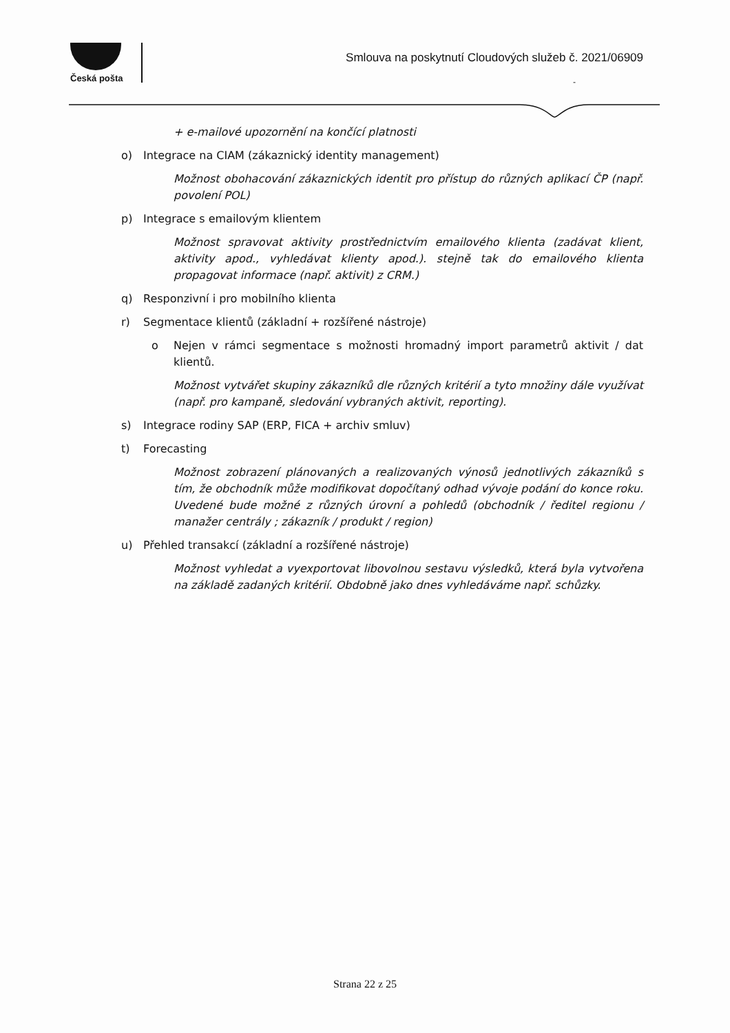Česká pošta
Smlouva na poskytnutí Cloudových služeb č. 2021/06909
-
+ e-mailové upozornění na končící platnosti
o) Integrace na CIAM (zákaznický identity management)
Možnost obohacování zákaznických identit pro přístup do různých aplikací ČP (např. povolení POL)
p) Integrace s emailovým klientem
Možnost spravovat aktivity prostřednictvím emailového klienta (zadávat klient, aktivity apod., vyhledávat klienty apod.). stejně tak do emailového klienta propagovat informace (např. aktivit) z CRM.)
q) Responzivní i pro mobilního klienta
r) Segmentace klientů (základní + rozšířené nástroje)
o Nejen v rámci segmentace s možnosti hromadný import parametrů aktivit / dat klientů.
Možnost vytvářet skupiny zákazníků dle různých kritérií a tyto množiny dále využívat (např. pro kampaně, sledování vybraných aktivit, reporting).
s) Integrace rodiny SAP (ERP, FICA + archiv smluv)
t) Forecasting
Možnost zobrazení plánovaných a realizovaných výnosů jednotlivých zákazníků s tím, že obchodník může modifikovat dopočítaný odhad vývoje podání do konce roku. Uvedené bude možné z různých úrovní a pohledů (obchodník / ředitel regionu / manažer centrály ; zákazník / produkt / region)
u) Přehled transakcí (základní a rozšířené nástroje)
Možnost vyhledat a vyexportovat libovolnou sestavu výsledků, která byla vytvořena na základě zadaných kritérií. Obdobně jako dnes vyhledáváme např. schůzky.
Strana 22 z 25